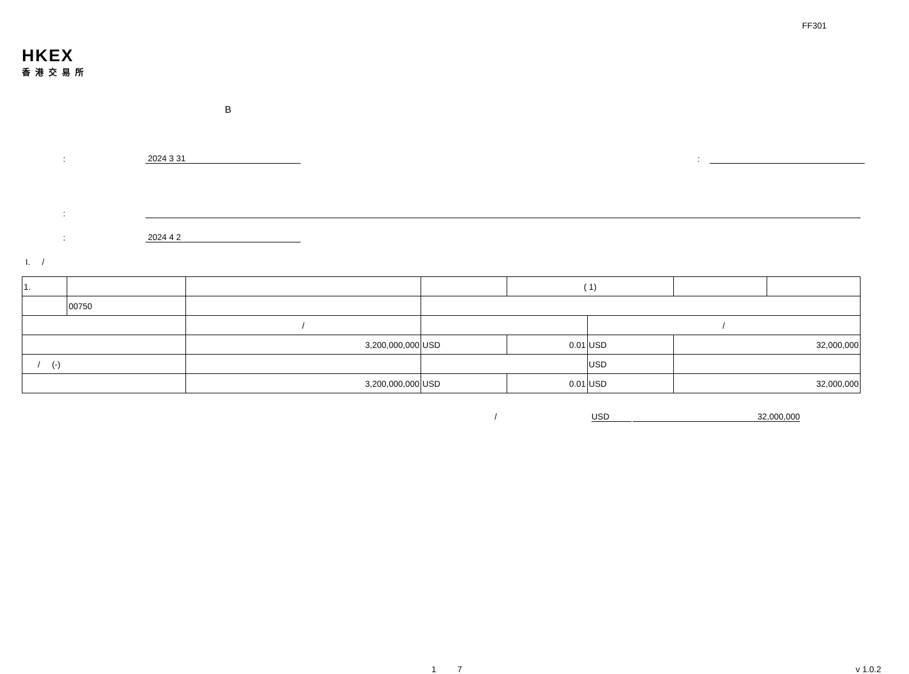FF301
HKEX
香港交易所
B
:
2024 3 31
:
:
:
2024 4 2
I. /
| 1. | | | | | ( 1) | | | |
| | 00750 | | | | | | | |
| | | / | | | | / | | |
| | | 3,200,000,000 | | USD | 0.01 | USD | 32,000,000 | |
| / (-) | | | | | | USD | | |
| | | 3,200,000,000 | | USD | 0.01 | USD | 32,000,000 | |
/ USD 32,000,000
1 7 v 1.0.2